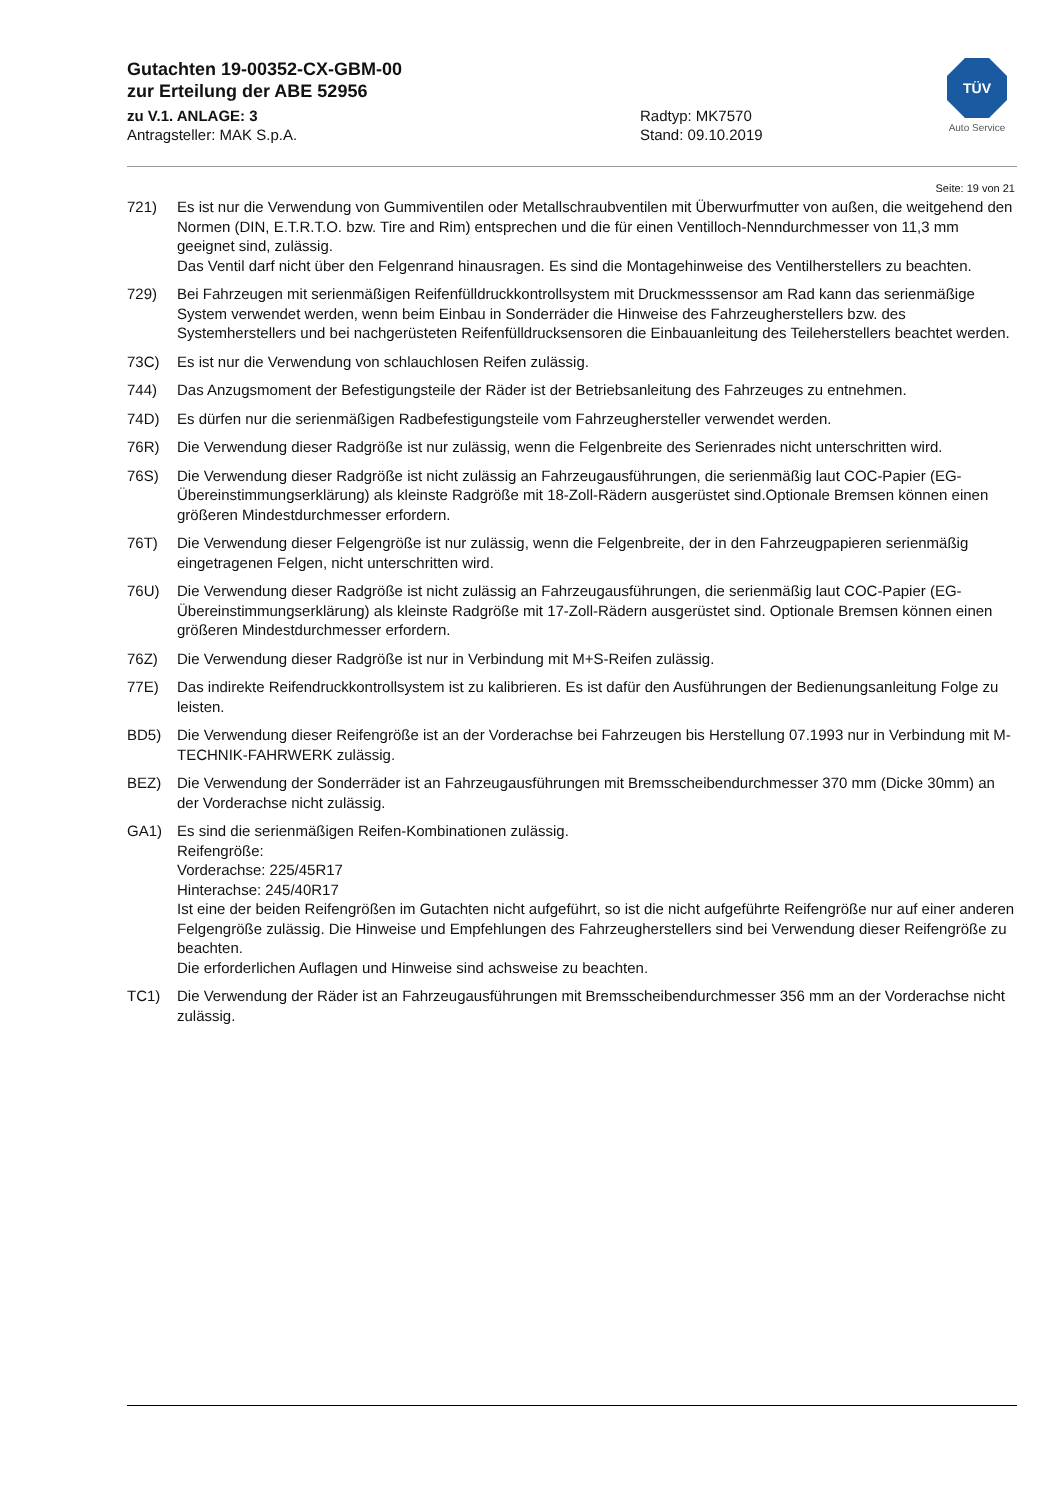Gutachten 19-00352-CX-GBM-00
zur Erteilung der ABE 52956
zu V.1. ANLAGE: 3 Radtyp: MK7570
Antragsteller: MAK S.p.A. Stand: 09.10.2019
TÜV
Auto Service
Seite: 19 von 21
721) Es ist nur die Verwendung von Gummiventilen oder Metallschraubventilen mit Überwurfmutter von außen, die weitgehend den Normen (DIN, E.T.R.T.O. bzw. Tire and Rim) entsprechen und die für einen Ventilloch-Nenndurchmesser von 11,3 mm geeignet sind, zulässig.
Das Ventil darf nicht über den Felgenrand hinausragen. Es sind die Montagehinweise des Ventilherstellers zu beachten.
729) Bei Fahrzeugen mit serienmäßigen Reifenfülldruckkontrollsystem mit Druckmesssensor am Rad kann das serienmäßige System verwendet werden, wenn beim Einbau in Sonderräder die Hinweise des Fahrzeugherstellers bzw. des Systemherstellers und bei nachgerüsteten Reifenfülldrucksensoren die Einbauanleitung des Teileherstellers beachtet werden.
73C) Es ist nur die Verwendung von schlauchlosen Reifen zulässig.
744) Das Anzugsmoment der Befestigungsteile der Räder ist der Betriebsanleitung des Fahrzeuges zu entnehmen.
74D) Es dürfen nur die serienmäßigen Radbefestigungsteile vom Fahrzeughersteller verwendet werden.
76R) Die Verwendung dieser Radgröße ist nur zulässig, wenn die Felgenbreite des Serienrades nicht unterschritten wird.
76S) Die Verwendung dieser Radgröße ist nicht zulässig an Fahrzeugausführungen, die serienmäßig laut COC-Papier (EG-Übereinstimmungserklärung) als kleinste Radgröße mit 18-Zoll-Rädern ausgerüstet sind.Optionale Bremsen können einen größeren Mindestdurchmesser erfordern.
76T) Die Verwendung dieser Felgengröße ist nur zulässig, wenn die Felgenbreite, der in den Fahrzeugpapieren serienmäßig eingetragenen Felgen, nicht unterschritten wird.
76U) Die Verwendung dieser Radgröße ist nicht zulässig an Fahrzeugausführungen, die serienmäßig laut COC-Papier (EG-Übereinstimmungserklärung) als kleinste Radgröße mit 17-Zoll-Rädern ausgerüstet sind. Optionale Bremsen können einen größeren Mindestdurchmesser erfordern.
76Z) Die Verwendung dieser Radgröße ist nur in Verbindung mit M+S-Reifen zulässig.
77E) Das indirekte Reifendruckkontrollsystem ist zu kalibrieren. Es ist dafür den Ausführungen der Bedienungsanleitung Folge zu leisten.
BD5) Die Verwendung dieser Reifengröße ist an der Vorderachse bei Fahrzeugen bis Herstellung 07.1993 nur in Verbindung mit M-TECHNIK-FAHRWERK zulässig.
BEZ) Die Verwendung der Sonderräder ist an Fahrzeugausführungen mit Bremsscheibendurchmesser 370 mm (Dicke 30mm) an der Vorderachse nicht zulässig.
GA1) Es sind die serienmäßigen Reifen-Kombinationen zulässig.
Reifengröße:
Vorderachse: 225/45R17
Hinterachse: 245/40R17
Ist eine der beiden Reifengrößen im Gutachten nicht aufgeführt, so ist die nicht aufgeführte Reifengröße nur auf einer anderen Felgengröße zulässig. Die Hinweise und Empfehlungen des Fahrzeugherstellers sind bei Verwendung dieser Reifengröße zu beachten.
Die erforderlichen Auflagen und Hinweise sind achsweise zu beachten.
TC1) Die Verwendung der Räder ist an Fahrzeugausführungen mit Bremsscheibendurchmesser 356 mm an der Vorderachse nicht zulässig.